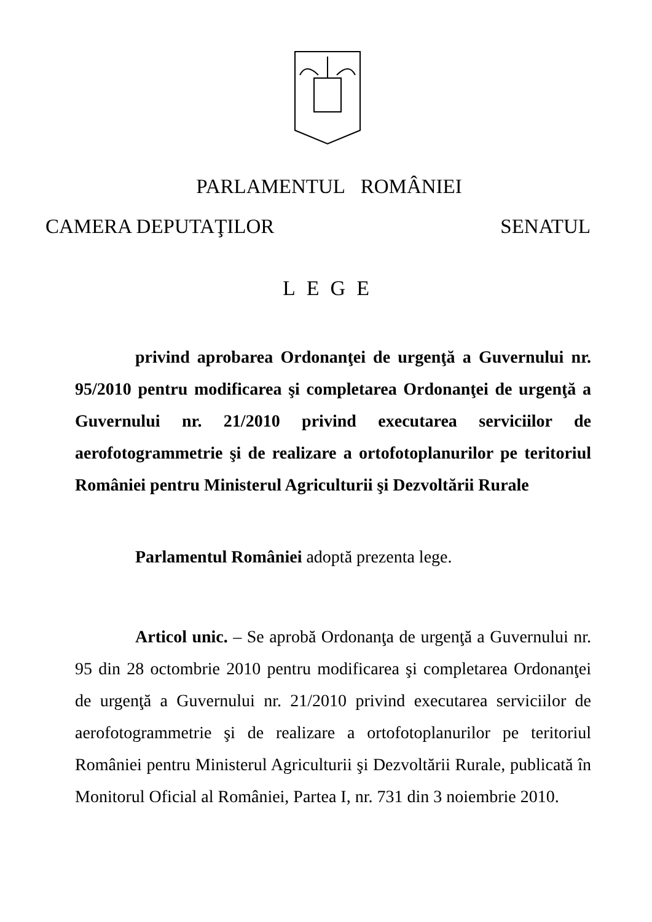PARLAMENTUL ROMÂNIEI
CAMERA DEPUTAŢILOR SENATUL
LEGE
privind aprobarea Ordonanţei de urgenţă a Guvernului nr. 95/2010 pentru modificarea şi completarea Ordonanţei de urgenţă a Guvernului nr. 21/2010 privind executarea serviciilor de aerofotogrammetrie şi de realizare a ortofotoplanurilor pe teritoriul României pentru Ministerul Agriculturii şi Dezvoltării Rurale
Parlamentul României adoptă prezenta lege.
Articol unic. – Se aprobă Ordonanţa de urgenţă a Guvernului nr. 95 din 28 octombrie 2010 pentru modificarea şi completarea Ordonanţei de urgenţă a Guvernului nr. 21/2010 privind executarea serviciilor de aerofotogrammetrie şi de realizare a ortofotoplanurilor pe teritoriul României pentru Ministerul Agriculturii şi Dezvoltării Rurale, publicată în Monitorul Oficial al României, Partea I, nr. 731 din 3 noiembrie 2010.